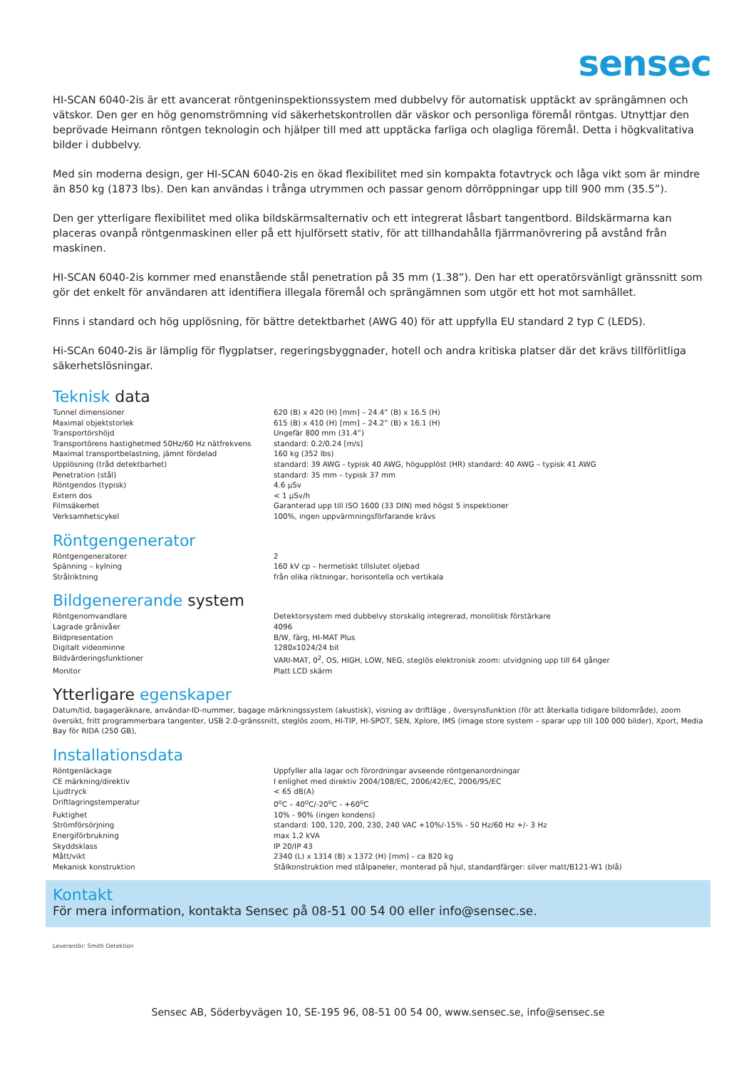sensec
HI-SCAN 6040-2is är ett avancerat röntgeninspektionssystem med dubbelvy för automatisk upptäckt av sprängämnen och vätskor. Den ger en hög genomströmning vid säkerhetskontrollen där väskor och personliga föremål röntgas. Utnyttjar den beprövade Heimann röntgen teknologin och hjälper till med att upptäcka farliga och olagliga föremål. Detta i högkvalitativa bilder i dubbelvy.
Med sin moderna design, ger HI-SCAN 6040-2is en ökad flexibilitet med sin kompakta fotavtryck och låga vikt som är mindre än 850 kg (1873 lbs). Den kan användas i trånga utrymmen och passar genom dörröppningar upp till 900 mm (35.5”).
Den ger ytterligare flexibilitet med olika bildskärmsalternativ och ett integrerat låsbart tangentbord. Bildskärmarna kan placeras ovanpå röntgenmaskinen eller på ett hjulförsett stativ, för att tillhandahålla fjärrmanövrering på avstånd från maskinen.
HI-SCAN 6040-2is kommer med enanstående stål penetration på 35 mm (1.38”). Den har ett operatörsvänligt gränssnitt som gör det enkelt för användaren att identifiera illegala föremål och sprängämnen som utgör ett hot mot samhället.
Finns i standard och hög upplösning, för bättre detektbarhet (AWG 40) för att uppfylla EU standard 2 typ C (LEDS).
Hi-SCAn 6040-2is är lämplig för flygplatser, regeringsbyggnader, hotell och andra kritiska platser där det krävs tillförlitliga säkerhetslösningar.
Teknisk data
| Tunnel dimensioner | 620 (B) x 420 (H) [mm] – 24.4” (B) x 16.5 (H) |
| Maximal objektstorlek | 615 (B) x 410 (H) [mm] – 24.2” (B) x 16.1 (H) |
| Transportörshöjd | Ungefär 800 mm (31.4”) |
| Transportörens hastighetmed 50Hz/60 Hz nätfrekvens | standard: 0.2/0.24 [m/s] |
| Maximal transportbelastning, jämnt fördelad | 160 kg (352 lbs) |
| Upplösning (tråd detektbarhet) | standard: 39 AWG - typisk 40 AWG, högupplöst (HR) standard: 40 AWG – typisk 41 AWG |
| Penetration (stål) | standard: 35 mm – typisk 37 mm |
| Röntgendos (typisk) | 4.6 µSv |
| Extern dos | < 1 µSv/h |
| Filmsäkerhet | Garanterad upp till ISO 1600 (33 DIN) med högst 5 inspektioner |
| Verksamhetscykel | 100%, ingen uppvärmningsförfarande krävs |
Röntgengenerator
| Röntgengeneratorer | 2 |
| Spänning – kylning | 160 kV cp – hermetiskt tillslutet oljebad |
| Strålriktning | från olika riktningar, horisontella och vertikala |
Bildgenererande system
| Röntgenomvandlare | Detektorsystem med dubbelvy storskalig integrerad, monolitisk förstärkare |
| Lagrade grånivåer | 4096 |
| Bildpresentation | B/W, färg, HI-MAT Plus |
| Digitalt videominne | 1280x1024/24 bit |
| Bildvärderingsfunktioner | VARI-MAT, 0<sup>2</sup>, OS, HIGH, LOW, NEG, steglös elektronisk zoom: utvidgning upp till 64 gånger |
| Monitor | Platt LCD skärm |
Ytterligare egenskaper
Datum/tid, bagageräknare, användar-ID-nummer, bagage märkningssystem (akustisk), visning av driftläge , översynsfunktion (för att återkalla tidigare bildområde), zoom översikt, fritt programmerbara tangenter, USB 2.0-gränssnitt, steglös zoom, HI-TIP, HI-SPOT, SEN, Xplore, IMS (image store system – sparar upp till 100 000 bilder), Xport, Media Bay för RIDA (250 GB),
Installationsdata
| Röntgenläckage | Uppfyller alla lagar och förordningar avseende röntgenanordningar |
| CE märkning/direktiv | I enlighet med direktiv 2004/108/EC, 2006/42/EC, 2006/95/EC |
| Ljudtryck | < 65 dB(A) |
| Driftlagringstemperatur | 0<sup>o</sup>C – 40<sup>o</sup>C/-20<sup>o</sup>C - +60<sup>o</sup>C |
| Fuktighet | 10% - 90% (ingen kondens) |
| Strömförsörjning | standard: 100, 120, 200, 230, 240 VAC +10%/-15% - 50 Hz/60 Hz +/- 3 Hz |
| Energiförbrukning | max 1,2 kVA |
| Skyddsklass | IP 20/IP 43 |
| Mått/vikt | 2340 (L) x 1314 (B) x 1372 (H) [mm] – ca 820 kg |
| Mekanisk konstruktion | Stålkonstruktion med stålpaneler, monterad på hjul, standardfärger: silver matt/B121-W1 (blå) |
Kontakt
För mera information, kontakta Sensec på 08-51 00 54 00 eller info@sensec.se.
Leverantör: Smith Detektion
Sensec AB, Söderbyvägen 10, SE-195 96, 08-51 00 54 00, www.sensec.se, info@sensec.se